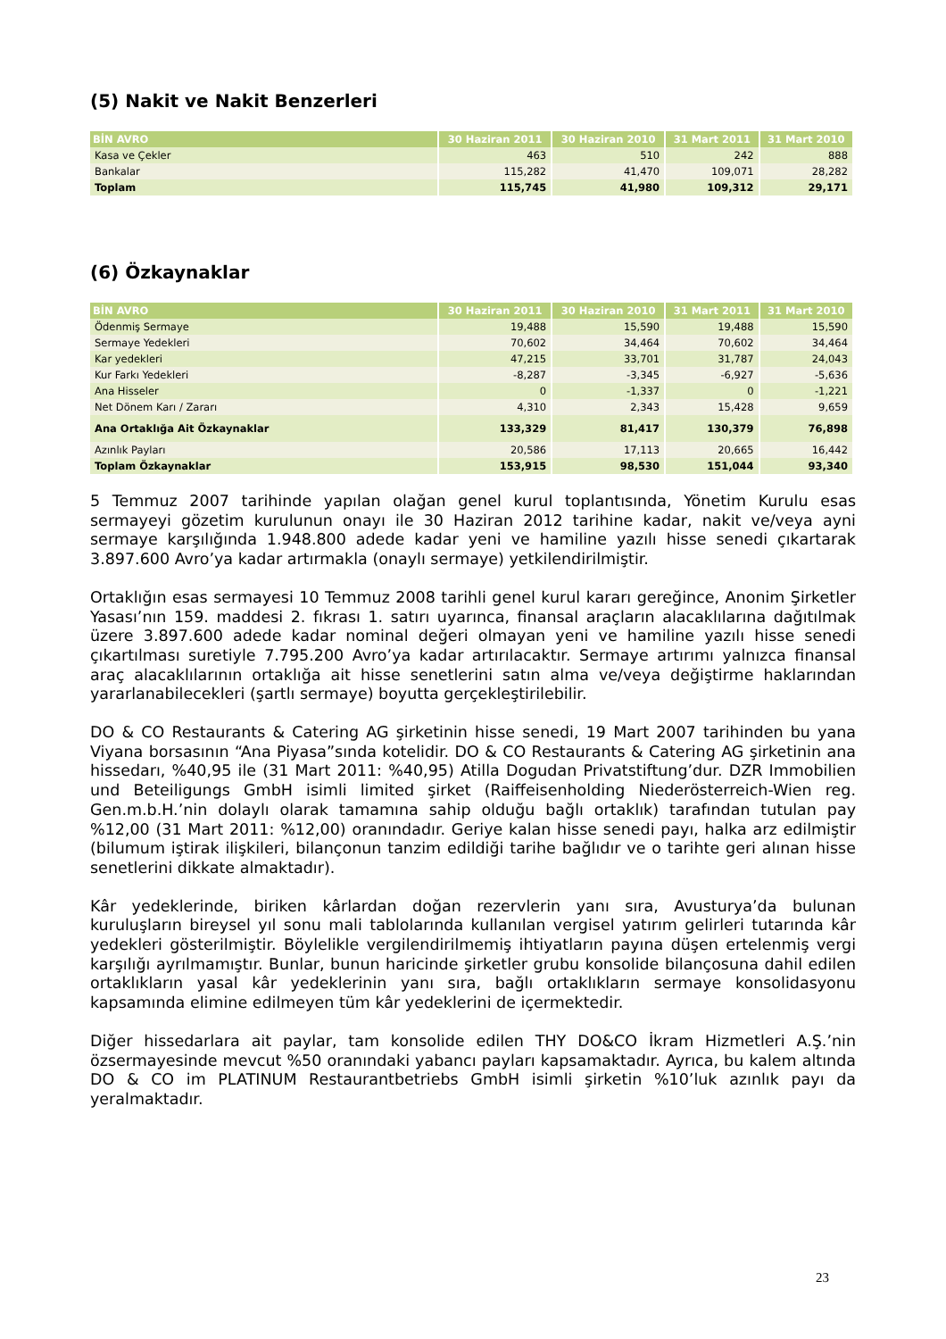(5) Nakit ve Nakit Benzerleri
| BİN AVRO | 30 Haziran 2011 | 30 Haziran 2010 | 31 Mart 2011 | 31 Mart 2010 |
| --- | --- | --- | --- | --- |
| Kasa ve Çekler | 463 | 510 | 242 | 888 |
| Bankalar | 115,282 | 41,470 | 109,071 | 28,282 |
| Toplam | 115,745 | 41,980 | 109,312 | 29,171 |
(6) Özkaynaklar
| BİN AVRO | 30 Haziran 2011 | 30 Haziran 2010 | 31 Mart 2011 | 31 Mart 2010 |
| --- | --- | --- | --- | --- |
| Ödenmiş Sermaye | 19,488 | 15,590 | 19,488 | 15,590 |
| Sermaye Yedekleri | 70,602 | 34,464 | 70,602 | 34,464 |
| Kar yedekleri | 47,215 | 33,701 | 31,787 | 24,043 |
| Kur Farkı Yedekleri | -8,287 | -3,345 | -6,927 | -5,636 |
| Ana Hisseler | 0 | -1,337 | 0 | -1,221 |
| Net Dönem Karı / Zararı | 4,310 | 2,343 | 15,428 | 9,659 |
| Ana Ortaklığa Ait Özkaynaklar | 133,329 | 81,417 | 130,379 | 76,898 |
| Azınlık Payları | 20,586 | 17,113 | 20,665 | 16,442 |
| Toplam Özkaynaklar | 153,915 | 98,530 | 151,044 | 93,340 |
5 Temmuz 2007 tarihinde yapılan olağan genel kurul toplantısında, Yönetim Kurulu esas sermayeyi gözetim kurulunun onayı ile 30 Haziran 2012 tarihine kadar, nakit ve/veya ayni sermaye karşılığında 1.948.800 adede kadar yeni ve hamiline yazılı hisse senedi çıkartarak 3.897.600 Avro’ya kadar artırmakla (onaylı sermaye) yetkilendirilmiştir.
Ortaklığın esas sermayesi 10 Temmuz 2008 tarihli genel kurul kararı gereğince, Anonim Şirketler Yasası’nın 159. maddesi 2. fıkrası 1. satırı uyarınca, finansal araçların alacaklılarına dağıtılmak üzere 3.897.600 adede kadar nominal değeri olmayan yeni ve hamiline yazılı hisse senedi çıkartılması suretiyle 7.795.200 Avro’ya kadar artırılacaktır. Sermaye artırımı yalnızca finansal araç alacaklılarının ortaklığa ait hisse senetlerini satın alma ve/veya değiştirme haklarından yararlanabilecekleri (şartlı sermaye) boyutta gerçekleştirilebilir.
DO & CO Restaurants & Catering AG şirketinin hisse senedi, 19 Mart 2007 tarihinden bu yana Viyana borsasının “Ana Piyasa”sında kotelidir. DO & CO Restaurants & Catering AG şirketinin ana hissedarı, %40,95 ile (31 Mart 2011: %40,95) Atilla Dogudan Privatstiftung’dur. DZR Immobilien und Beteiligungs GmbH isimli limited şirket (Raiffeisenholding Niederösterreich-Wien reg. Gen.m.b.H.’nin dolaylı olarak tamamına sahip olduğu bağlı ortaklık) tarafından tutulan pay %12,00 (31 Mart 2011: %12,00) oranındadır. Geriye kalan hisse senedi payı, halka arz edilmiştir (bilumum iştirak ilişkileri, bilançonun tanzim edildiği tarihe bağlıdır ve o tarihte geri alınan hisse senetlerini dikkate almaktadır).
Kâr yedeklerinde, biriken kârlardan doğan rezervlerin yanı sıra, Avusturya’da bulunan kuruluşların bireysel yıl sonu mali tablolarında kullanılan vergisel yatırım gelirleri tutarında kâr yedekleri gösterilmiştir. Böylelikle vergilendirilmemiş ihtiyatların payına düşen ertelenmiş vergi karşılığı ayrılmamıştır. Bunlar, bunun haricinde şirketler grubu konsolide bilançosuna dahil edilen ortaklıkların yasal kâr yedeklerinin yanı sıra, bağlı ortaklıkların sermaye konsolidasyonu kapsamında elimine edilmeyen tüm kâr yedeklerini de içermektedir.
Diğer hissedarlara ait paylar, tam konsolide edilen THY DO&CO İkram Hizmetleri A.Ş.’nin özsermayesinde mevcut %50 oranındaki yabancı payları kapsamaktadır. Ayrıca, bu kalem altında DO & CO im PLATINUM Restaurantbetriebs GmbH isimli şirketin %10’luk azınlık payı da yeralmaktadır.
23